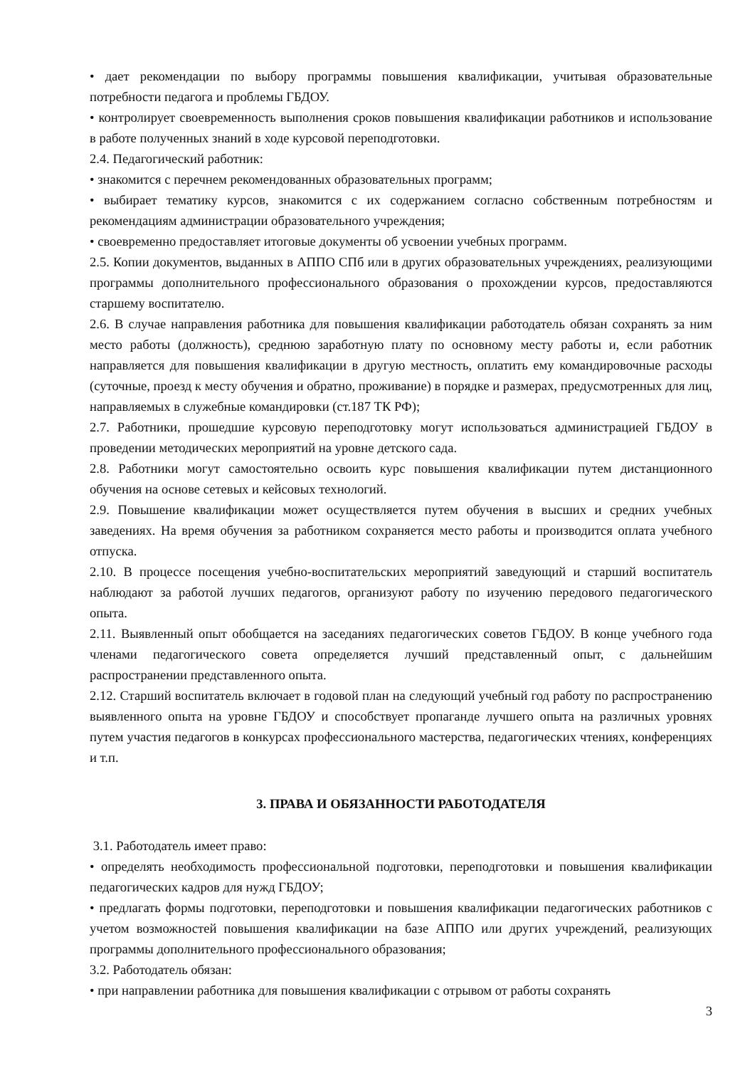• дает рекомендации по выбору программы повышения квалификации, учитывая образовательные потребности педагога и проблемы ГБДОУ.
• контролирует своевременность выполнения сроков повышения квалификации работников и использование в работе полученных знаний в ходе курсовой переподготовки.
2.4. Педагогический работник:
• знакомится с перечнем рекомендованных образовательных программ;
• выбирает тематику курсов, знакомится с их содержанием согласно собственным потребностям и рекомендациям администрации образовательного учреждения;
• своевременно предоставляет итоговые документы об усвоении учебных программ.
2.5. Копии документов, выданных в АППО СПб или в других образовательных учреждениях, реализующими программы дополнительного профессионального образования о прохождении курсов, предоставляются старшему воспитателю.
2.6. В случае направления работника для повышения квалификации работодатель обязан сохранять за ним место работы (должность), среднюю заработную плату по основному месту работы и, если работник направляется для повышения квалификации в другую местность, оплатить ему командировочные расходы (суточные, проезд к месту обучения и обратно, проживание) в порядке и размерах, предусмотренных для лиц, направляемых в служебные командировки (ст.187 ТК РФ);
2.7. Работники, прошедшие курсовую переподготовку могут использоваться администрацией ГБДОУ в проведении методических мероприятий на уровне детского сада.
2.8. Работники могут самостоятельно освоить курс повышения квалификации путем дистанционного обучения на основе сетевых и кейсовых технологий.
2.9. Повышение квалификации может осуществляется путем обучения в высших и средних учебных заведениях. На время обучения за работником сохраняется место работы и производится оплата учебного отпуска.
2.10. В процессе посещения учебно-воспитательских мероприятий заведующий и старший воспитатель наблюдают за работой лучших педагогов, организуют работу по изучению передового педагогического опыта.
2.11. Выявленный опыт обобщается на заседаниях педагогических советов ГБДОУ. В конце учебного года членами педагогического совета определяется лучший представленный опыт, с дальнейшим распространении представленного опыта.
2.12. Старший воспитатель включает в годовой план на следующий учебный год работу по распространению выявленного опыта на уровне ГБДОУ и способствует пропаганде лучшего опыта на различных уровнях путем участия педагогов в конкурсах профессионального мастерства, педагогических чтениях, конференциях и т.п.
3. ПРАВА И ОБЯЗАННОСТИ РАБОТОДАТЕЛЯ
3.1. Работодатель имеет право:
• определять необходимость профессиональной подготовки, переподготовки и повышения квалификации педагогических кадров для нужд ГБДОУ;
• предлагать формы подготовки, переподготовки и повышения квалификации педагогических работников с учетом возможностей повышения квалификации на базе АППО или других учреждений, реализующих программы дополнительного профессионального образования;
3.2. Работодатель обязан:
• при направлении работника для повышения квалификации с отрывом от работы сохранять
3